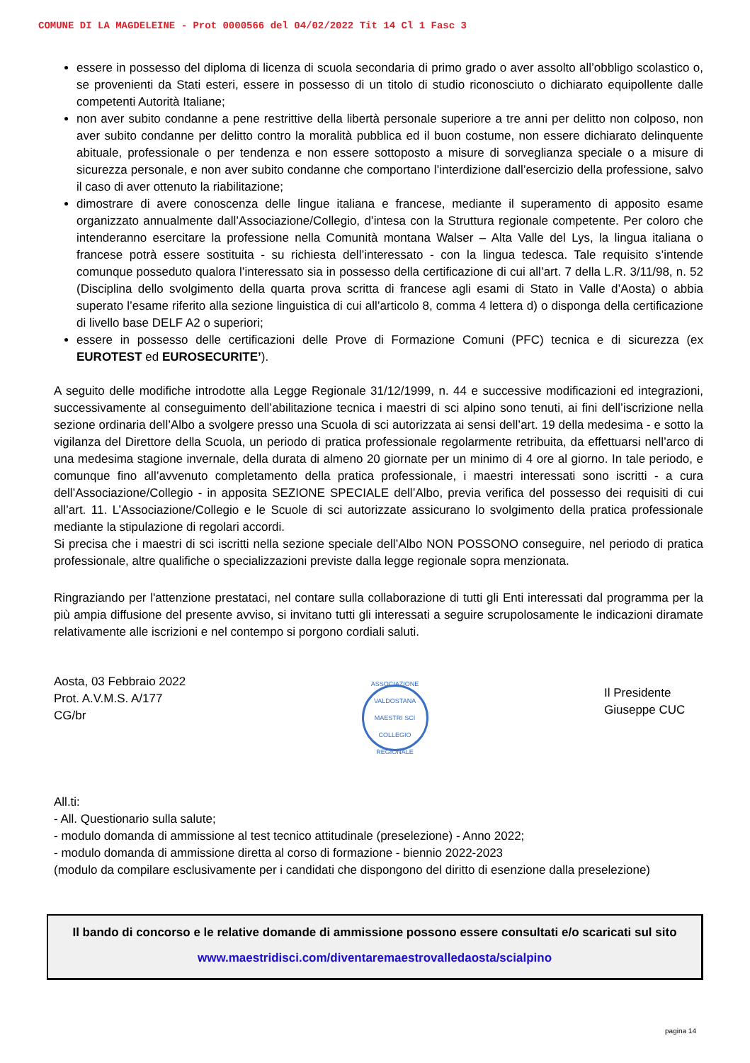COMUNE DI LA MAGDELEINE - Prot 0000566 del 04/02/2022 Tit 14 Cl 1 Fasc 3
essere in possesso del diploma di licenza di scuola secondaria di primo grado o aver assolto all’obbligo scolastico o, se provenienti da Stati esteri, essere in possesso di un titolo di studio riconosciuto o dichiarato equipollente dalle competenti Autorità Italiane;
non aver subito condanne a pene restrittive della libertà personale superiore a tre anni per delitto non colposo, non aver subito condanne per delitto contro la moralità pubblica ed il buon costume, non essere dichiarato delinquente abituale, professionale o per tendenza e non essere sottoposto a misure di sorveglianza speciale o a misure di sicurezza personale, e non aver subito condanne che comportano l’interdizione dall’esercizio della professione, salvo il caso di aver ottenuto la riabilitazione;
dimostrare di avere conoscenza delle lingue italiana e francese, mediante il superamento di apposito esame organizzato annualmente dall’Associazione/Collegio, d’intesa con la Struttura regionale competente. Per coloro che intenderanno esercitare la professione nella Comunità montana Walser – Alta Valle del Lys, la lingua italiana o francese potrà essere sostituita - su richiesta dell’interessato - con la lingua tedesca. Tale requisito s’intende comunque posseduto qualora l’interessato sia in possesso della certificazione di cui all’art. 7 della L.R. 3/11/98, n. 52 (Disciplina dello svolgimento della quarta prova scritta di francese agli esami di Stato in Valle d’Aosta) o abbia superato l’esame riferito alla sezione linguistica di cui all’articolo 8, comma 4 lettera d) o disponga della certificazione di livello base DELF A2 o superiori;
essere in possesso delle certificazioni delle Prove di Formazione Comuni (PFC) tecnica e di sicurezza (ex EUROTEST ed EUROSECURITE’).
A seguito delle modifiche introdotte alla Legge Regionale 31/12/1999, n. 44 e successive modificazioni ed integrazioni, successivamente al conseguimento dell’abilitazione tecnica i maestri di sci alpino sono tenuti, ai fini dell’iscrizione nella sezione ordinaria dell’Albo a svolgere presso una Scuola di sci autorizzata ai sensi dell’art. 19 della medesima - e sotto la vigilanza del Direttore della Scuola, un periodo di pratica professionale regolarmente retribuita, da effettuarsi nell’arco di una medesima stagione invernale, della durata di almeno 20 giornate per un minimo di 4 ore al giorno. In tale periodo, e comunque fino all’avvenuto completamento della pratica professionale, i maestri interessati sono iscritti - a cura dell’Associazione/Collegio - in apposita SEZIONE SPECIALE dell’Albo, previa verifica del possesso dei requisiti di cui all’art. 11. L’Associazione/Collegio e le Scuole di sci autorizzate assicurano lo svolgimento della pratica professionale mediante la stipulazione di regolari accordi.
Si precisa che i maestri di sci iscritti nella sezione speciale dell’Albo NON POSSONO conseguire, nel periodo di pratica professionale, altre qualifiche o specializzazioni previste dalla legge regionale sopra menzionata.
Ringraziando per l'attenzione prestataci, nel contare sulla collaborazione di tutti gli Enti interessati dal programma per la più ampia diffusione del presente avviso, si invitano tutti gli interessati a seguire scrupolosamente le indicazioni diramate relativamente alle iscrizioni e nel contempo si porgono cordiali saluti.
Aosta, 03 Febbraio 2022
Prot. A.V.M.S. A/177
CG/br
ASSOCIAZIONE VALDOSTANA MAESTRI SCI
COLLEGIO REGIONALE
Il Presidente
Giuseppe CUC
All.ti:
- All. Questionario sulla salute;
- modulo domanda di ammissione al test tecnico attitudinale (preselezione) - Anno 2022;
- modulo domanda di ammissione diretta al corso di formazione - biennio 2022-2023
(modulo da compilare esclusivamente per i candidati che dispongono del diritto di esenzione dalla preselezione)
Il bando di concorso e le relative domande di ammissione possono essere consultati e/o scaricati sul sito
www.maestridisci.com/diventaremaestrovalledaosta/scialpino
pagina 14